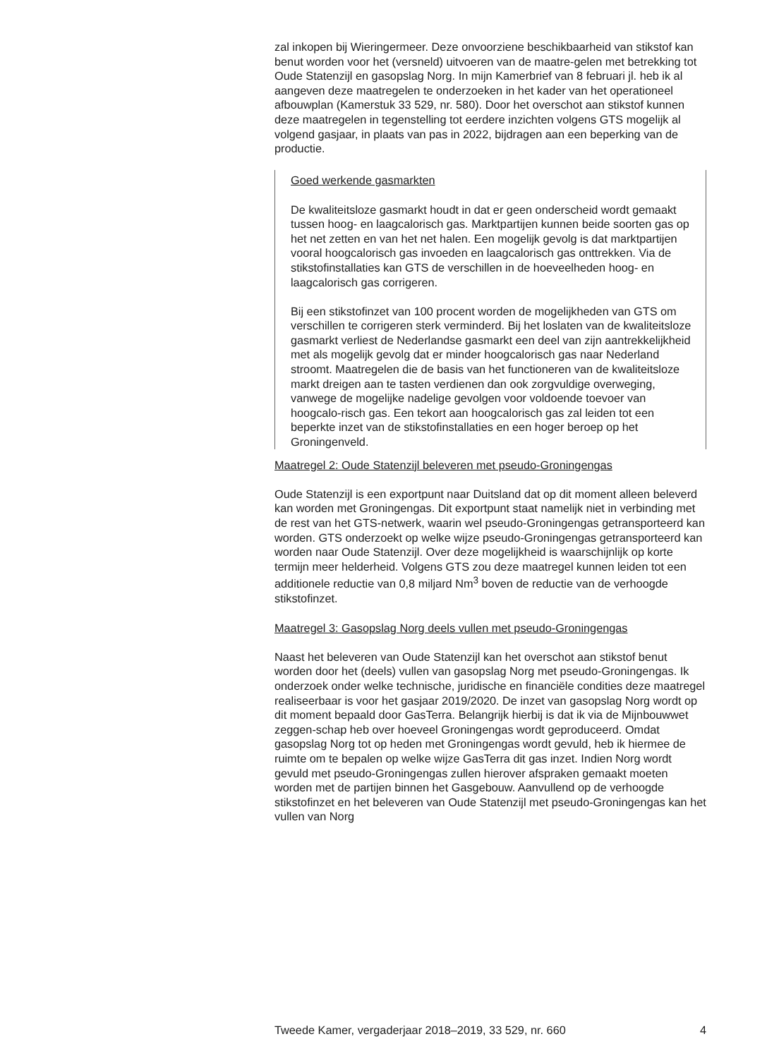zal inkopen bij Wieringermeer. Deze onvoorziene beschikbaarheid van stikstof kan benut worden voor het (versneld) uitvoeren van de maatre-gelen met betrekking tot Oude Statenzijl en gasopslag Norg. In mijn Kamerbrief van 8 februari jl. heb ik al aangeven deze maatregelen te onderzoeken in het kader van het operationeel afbouwplan (Kamerstuk 33 529, nr. 580). Door het overschot aan stikstof kunnen deze maatregelen in tegenstelling tot eerdere inzichten volgens GTS mogelijk al volgend gasjaar, in plaats van pas in 2022, bijdragen aan een beperking van de productie.
Goed werkende gasmarkten
De kwaliteitsloze gasmarkt houdt in dat er geen onderscheid wordt gemaakt tussen hoog- en laagcalorisch gas. Marktpartijen kunnen beide soorten gas op het net zetten en van het net halen. Een mogelijk gevolg is dat marktpartijen vooral hoogcalorisch gas invoeden en laagcalorisch gas onttrekken. Via de stikstofinstallaties kan GTS de verschillen in de hoeveelheden hoog- en laagcalorisch gas corrigeren.
Bij een stikstofinzet van 100 procent worden de mogelijkheden van GTS om verschillen te corrigeren sterk verminderd. Bij het loslaten van de kwaliteitsloze gasmarkt verliest de Nederlandse gasmarkt een deel van zijn aantrekkelijkheid met als mogelijk gevolg dat er minder hoogcalorisch gas naar Nederland stroomt. Maatregelen die de basis van het functioneren van de kwaliteitsloze markt dreigen aan te tasten verdienen dan ook zorgvuldige overweging, vanwege de mogelijke nadelige gevolgen voor voldoende toevoer van hoogcalo-risch gas. Een tekort aan hoogcalorisch gas zal leiden tot een beperkte inzet van de stikstofinstallaties en een hoger beroep op het Groningenveld.
Maatregel 2: Oude Statenzijl beleveren met pseudo-Groningengas
Oude Statenzijl is een exportpunt naar Duitsland dat op dit moment alleen beleverd kan worden met Groningengas. Dit exportpunt staat namelijk niet in verbinding met de rest van het GTS-netwerk, waarin wel pseudo-Groningengas getransporteerd kan worden. GTS onderzoekt op welke wijze pseudo-Groningengas getransporteerd kan worden naar Oude Statenzijl. Over deze mogelijkheid is waarschijnlijk op korte termijn meer helderheid. Volgens GTS zou deze maatregel kunnen leiden tot een additionele reductie van 0,8 miljard Nm<sup>3</sup> boven de reductie van de verhoogde stikstofinzet.
Maatregel 3: Gasopslag Norg deels vullen met pseudo-Groningengas
Naast het beleveren van Oude Statenzijl kan het overschot aan stikstof benut worden door het (deels) vullen van gasopslag Norg met pseudo-Groningengas. Ik onderzoek onder welke technische, juridische en financiële condities deze maatregel realiseerbaar is voor het gasjaar 2019/2020. De inzet van gasopslag Norg wordt op dit moment bepaald door GasTerra. Belangrijk hierbij is dat ik via de Mijnbouwwet zeggen-schap heb over hoeveel Groningengas wordt geproduceerd. Omdat gasopslag Norg tot op heden met Groningengas wordt gevuld, heb ik hiermee de ruimte om te bepalen op welke wijze GasTerra dit gas inzet. Indien Norg wordt gevuld met pseudo-Groningengas zullen hierover afspraken gemaakt moeten worden met de partijen binnen het Gasgebouw. Aanvullend op de verhoogde stikstofinzet en het beleveren van Oude Statenzijl met pseudo-Groningengas kan het vullen van Norg
Tweede Kamer, vergaderjaar 2018–2019, 33 529, nr. 660 4